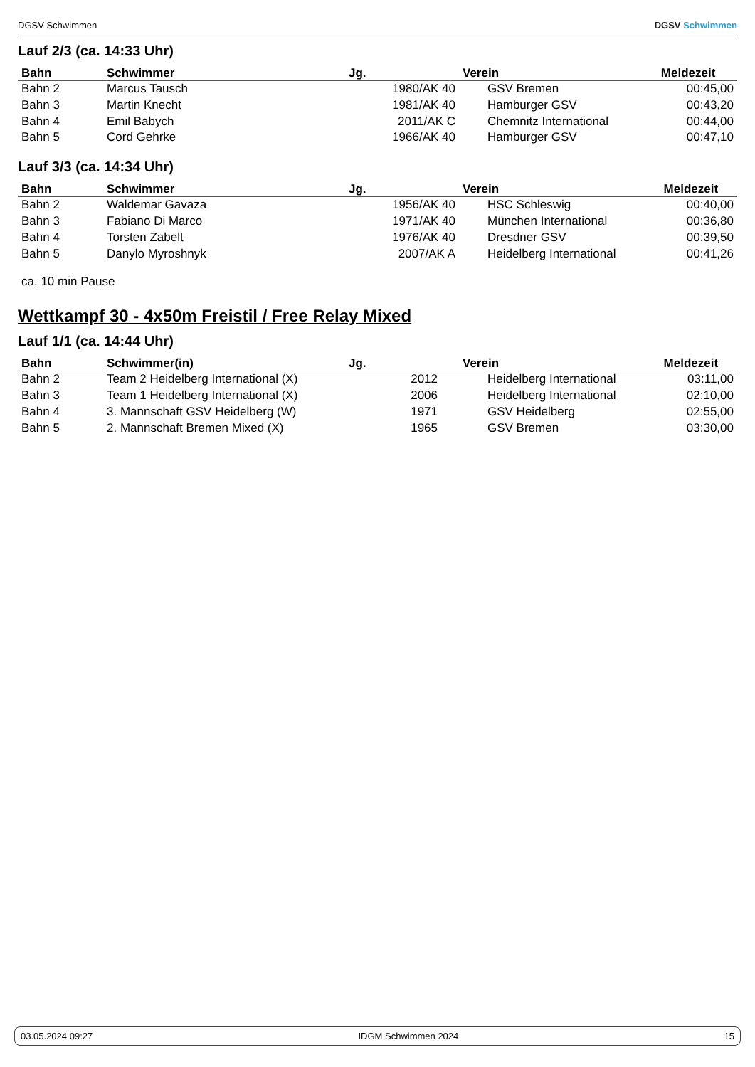DGSV Schwimmen DGSV Schwimmen
Lauf 2/3 (ca. 14:33 Uhr)
| Bahn | Schwimmer | Jg. | Verein | Meldezeit |
| --- | --- | --- | --- | --- |
| Bahn 2 | Marcus Tausch | 1980/AK 40 | GSV Bremen | 00:45,00 |
| Bahn 3 | Martin Knecht | 1981/AK 40 | Hamburger GSV | 00:43,20 |
| Bahn 4 | Emil Babych | 2011/AK C | Chemnitz International | 00:44,00 |
| Bahn 5 | Cord Gehrke | 1966/AK 40 | Hamburger GSV | 00:47,10 |
Lauf 3/3 (ca. 14:34 Uhr)
| Bahn | Schwimmer | Jg. | Verein | Meldezeit |
| --- | --- | --- | --- | --- |
| Bahn 2 | Waldemar Gavaza | 1956/AK 40 | HSC Schleswig | 00:40,00 |
| Bahn 3 | Fabiano Di Marco | 1971/AK 40 | München International | 00:36,80 |
| Bahn 4 | Torsten Zabelt | 1976/AK 40 | Dresdner GSV | 00:39,50 |
| Bahn 5 | Danylo Myroshnyk | 2007/AK A | Heidelberg International | 00:41,26 |
ca. 10 min Pause
Wettkampf 30 - 4x50m Freistil / Free Relay Mixed
Lauf 1/1 (ca. 14:44 Uhr)
| Bahn | Schwimmer(in) | Jg. | Verein | Meldezeit |
| --- | --- | --- | --- | --- |
| Bahn 2 | Team 2 Heidelberg International (X) | 2012 | Heidelberg International | 03:11,00 |
| Bahn 3 | Team 1 Heidelberg International (X) | 2006 | Heidelberg International | 02:10,00 |
| Bahn 4 | 3. Mannschaft GSV Heidelberg (W) | 1971 | GSV Heidelberg | 02:55,00 |
| Bahn 5 | 2. Mannschaft Bremen Mixed (X) | 1965 | GSV Bremen | 03:30,00 |
03.05.2024 09:27 IDGM Schwimmen 2024 15